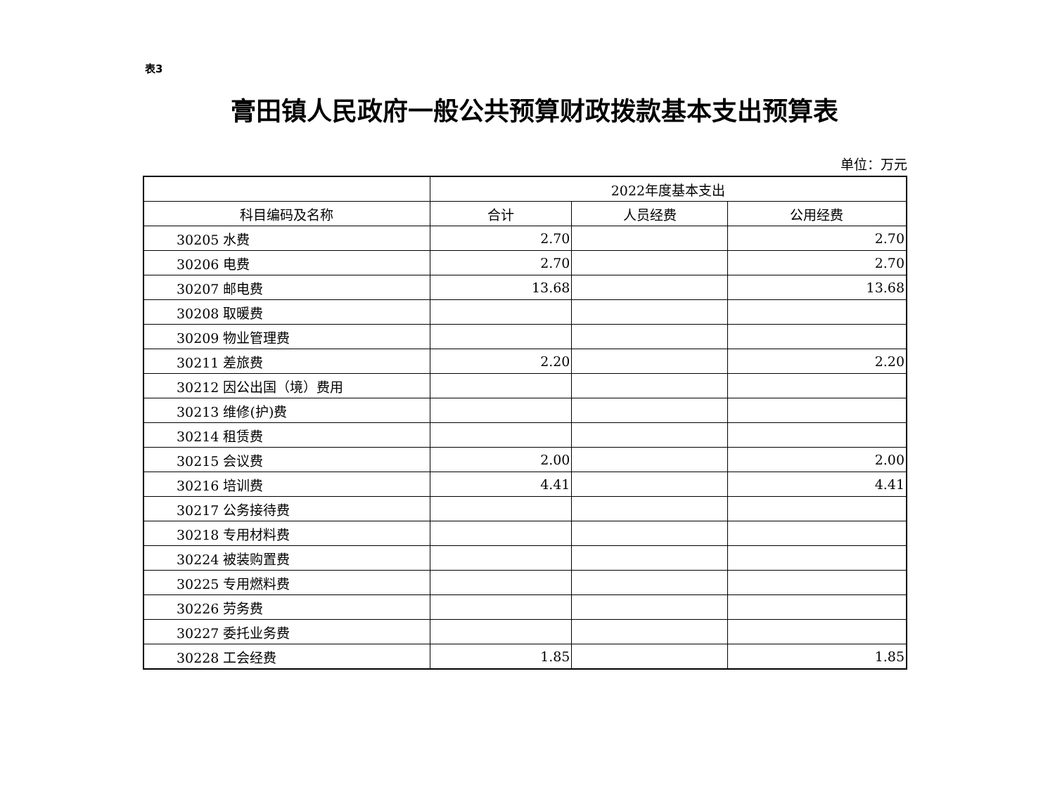表3
膏田镇人民政府一般公共预算财政拨款基本支出预算表
单位：万元
| | 2022年度基本支出 | | |
| --- | --- | --- | --- |
| 科目编码及名称 | 合计 | 人员经费 | 公用经费 |
| 30205 水费 | 2.70 | | 2.70 |
| 30206 电费 | 2.70 | | 2.70 |
| 30207 邮电费 | 13.68 | | 13.68 |
| 30208 取暖费 | | | |
| 30209 物业管理费 | | | |
| 30211 差旅费 | 2.20 | | 2.20 |
| 30212 因公出国（境）费用 | | | |
| 30213 维修(护)费 | | | |
| 30214 租赁费 | | | |
| 30215 会议费 | 2.00 | | 2.00 |
| 30216 培训费 | 4.41 | | 4.41 |
| 30217 公务接待费 | | | |
| 30218 专用材料费 | | | |
| 30224 被装购置费 | | | |
| 30225 专用燃料费 | | | |
| 30226 劳务费 | | | |
| 30227 委托业务费 | | | |
| 30228 工会经费 | 1.85 | | 1.85 |